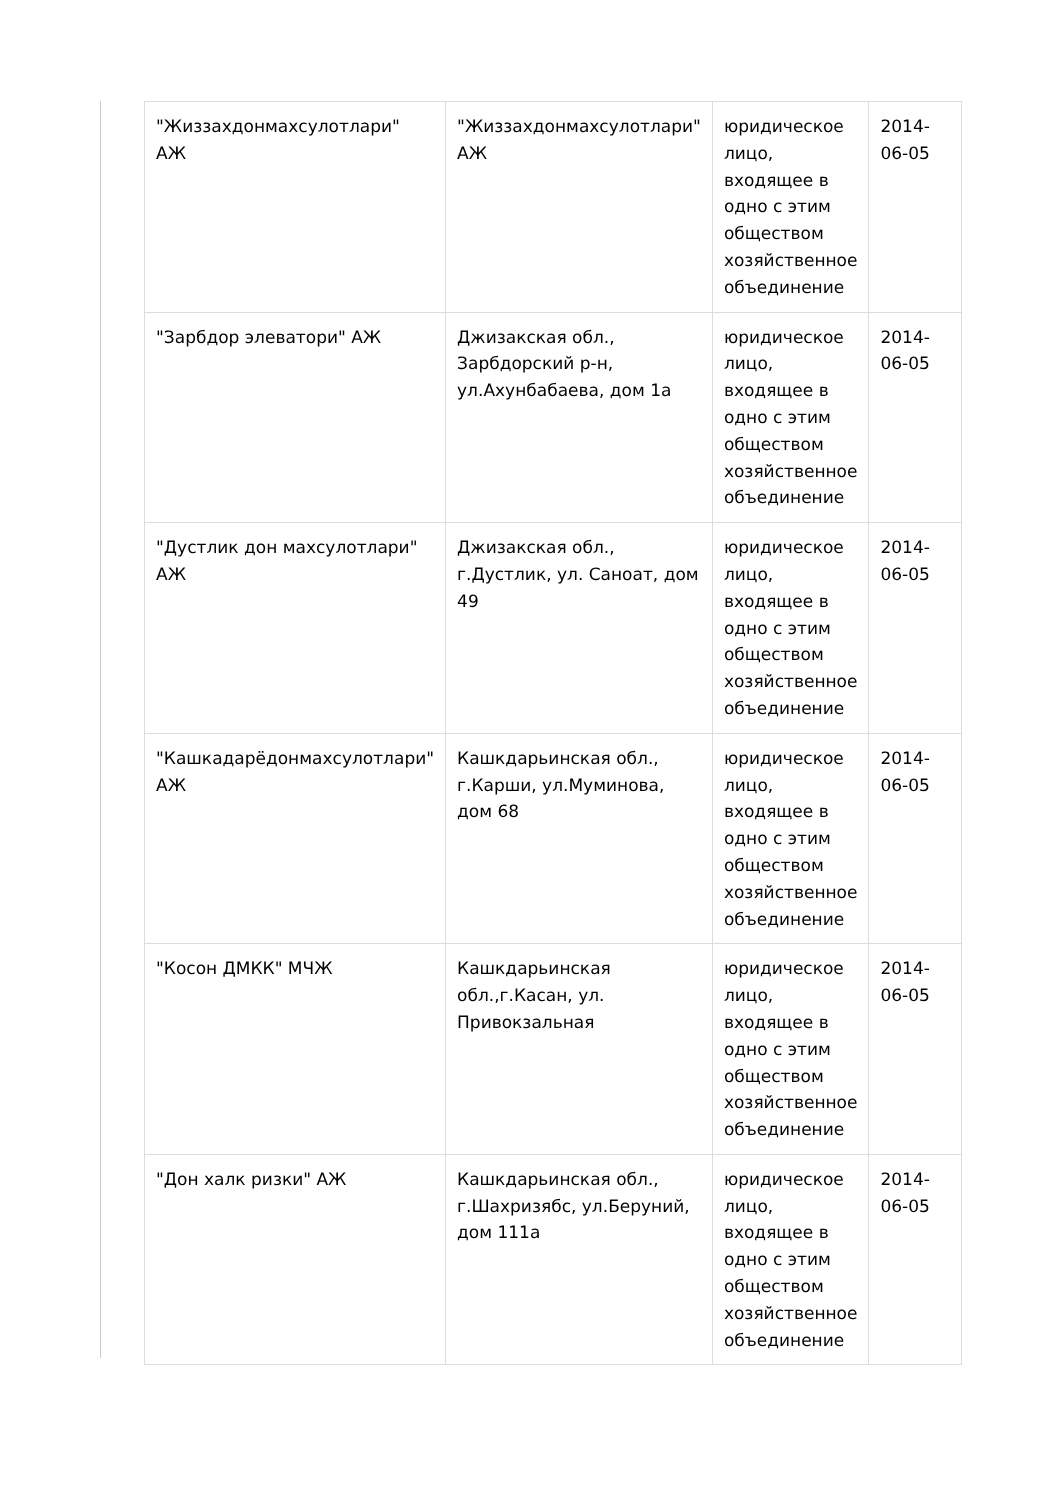| "Жиззахдонмахсулотлари" АЖ | "Жиззахдонмахсулотлари" АЖ | юридическое лицо, входящее в одно с этим обществом хозяйственное объединение | 2014-06-05 |
| "Зарбдор элеватори" АЖ | Джизакская обл., Зарбдорский р-н, ул.Ахунбабаева, дом 1а | юридическое лицо, входящее в одно с этим обществом хозяйственное объединение | 2014-06-05 |
| "Дустлик дон махсулотлари" АЖ | Джизакская обл., г.Дустлик, ул. Саноат, дом 49 | юридическое лицо, входящее в одно с этим обществом хозяйственное объединение | 2014-06-05 |
| "Кашкадарёдонмахсулотлари" АЖ | Кашкдарьинская обл., г.Карши, ул.Муминова, дом 68 | юридическое лицо, входящее в одно с этим обществом хозяйственное объединение | 2014-06-05 |
| "Косон ДМКК" МЧЖ | Кашкдарьинская обл.,г.Касан, ул. Привокзальная | юридическое лицо, входящее в одно с этим обществом хозяйственное объединение | 2014-06-05 |
| "Дон халк ризки" АЖ | Кашкдарьинская обл., г.Шахризябс, ул.Беруний, дом 111а | юридическое лицо, входящее в одно с этим обществом хозяйственное объединение | 2014-06-05 |